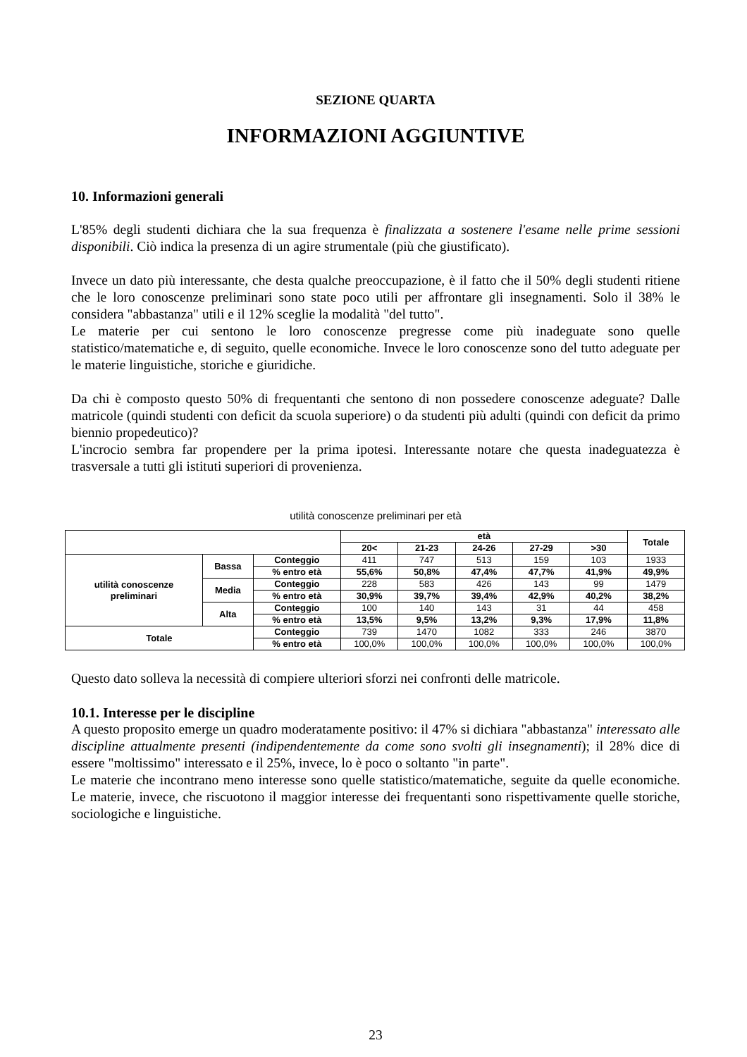SEZIONE QUARTA
INFORMAZIONI AGGIUNTIVE
10. Informazioni generali
L'85% degli studenti dichiara che la sua frequenza è finalizzata a sostenere l'esame nelle prime sessioni disponibili. Ciò indica la presenza di un agire strumentale (più che giustificato).
Invece un dato più interessante, che desta qualche preoccupazione, è il fatto che il 50% degli studenti ritiene che le loro conoscenze preliminari sono state poco utili per affrontare gli insegnamenti. Solo il 38% le considera "abbastanza" utili e il 12% sceglie la modalità "del tutto".
Le materie per cui sentono le loro conoscenze pregresse come più inadeguate sono quelle statistico/matematiche e, di seguito, quelle economiche. Invece le loro conoscenze sono del tutto adeguate per le materie linguistiche, storiche e giuridiche.
Da chi è composto questo 50% di frequentanti che sentono di non possedere conoscenze adeguate? Dalle matricole (quindi studenti con deficit da scuola superiore) o da studenti più adulti (quindi con deficit da primo biennio propedeutico)?
L'incrocio sembra far propendere per la prima ipotesi. Interessante notare che questa inadeguatezza è trasversale a tutti gli istituti superiori di provenienza.
utilità conoscenze preliminari per età
| | | | età | | | | | Totale |
| --- | --- | --- | --- | --- | --- | --- | --- | --- |
| | | | 20< | 21-23 | 24-26 | 27-29 | >30 | |
| utilità conoscenze preliminari | Bassa | Conteggio | 411 | 747 | 513 | 159 | 103 | 1933 |
| | | % entro età | 55,6% | 50,8% | 47,4% | 47,7% | 41,9% | 49,9% |
| | Media | Conteggio | 228 | 583 | 426 | 143 | 99 | 1479 |
| | | % entro età | 30,9% | 39,7% | 39,4% | 42,9% | 40,2% | 38,2% |
| | Alta | Conteggio | 100 | 140 | 143 | 31 | 44 | 458 |
| | | % entro età | 13,5% | 9,5% | 13,2% | 9,3% | 17,9% | 11,8% |
| Totale | | Conteggio | 739 | 1470 | 1082 | 333 | 246 | 3870 |
| | | % entro età | 100,0% | 100,0% | 100,0% | 100,0% | 100,0% | 100,0% |
Questo dato solleva la necessità di compiere ulteriori sforzi nei confronti delle matricole.
10.1. Interesse per le discipline
A questo proposito emerge un quadro moderatamente positivo: il 47% si dichiara "abbastanza" interessato alle discipline attualmente presenti (indipendentemente da come sono svolti gli insegnamenti); il 28% dice di essere "moltissimo" interessato e il 25%, invece, lo è poco o soltanto "in parte".
Le materie che incontrano meno interesse sono quelle statistico/matematiche, seguite da quelle economiche. Le materie, invece, che riscuotono il maggior interesse dei frequentanti sono rispettivamente quelle storiche, sociologiche e linguistiche.
23